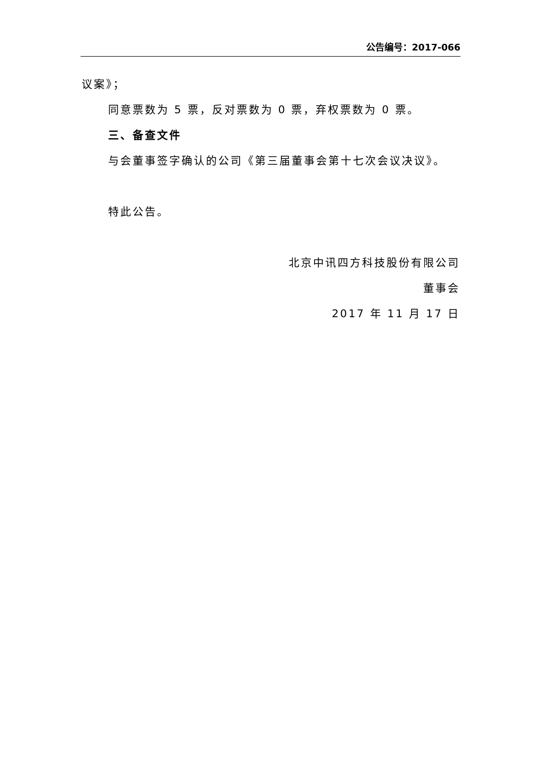公告编号：2017-066
议案》；
同意票数为 5 票，反对票数为 0 票，弃权票数为 0 票。
三、备查文件
与会董事签字确认的公司《第三届董事会第十七次会议决议》。
特此公告。
北京中讯四方科技股份有限公司
董事会
2017 年 11 月 17 日